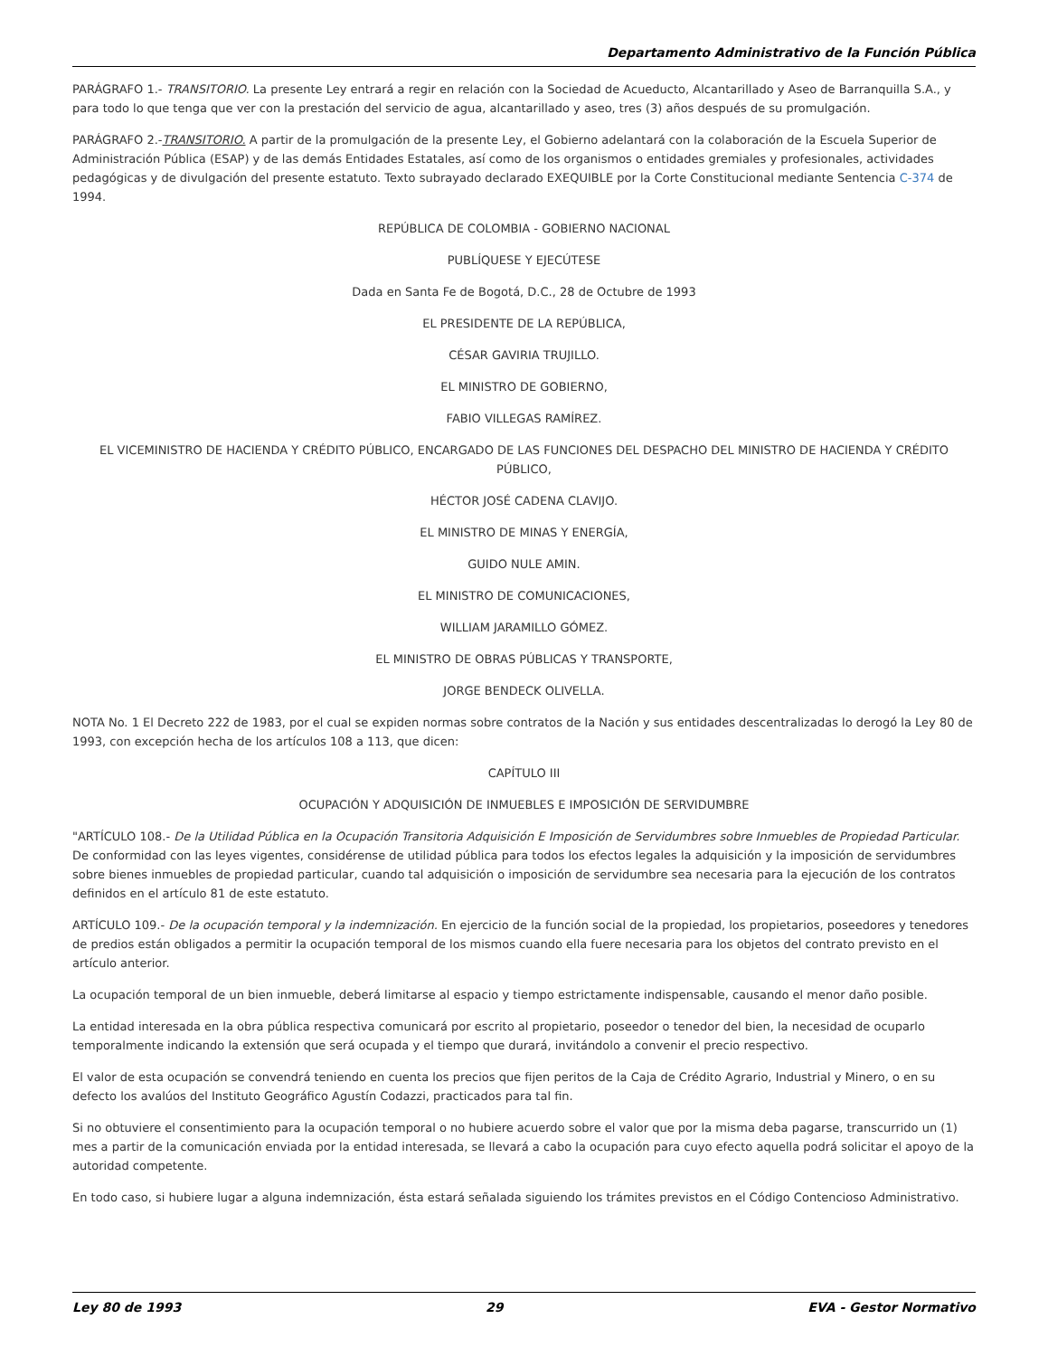Departamento Administrativo de la Función Pública
PARÁGRAFO 1.- TRANSITORIO. La presente Ley entrará a regir en relación con la Sociedad de Acueducto, Alcantarillado y Aseo de Barranquilla S.A., y para todo lo que tenga que ver con la prestación del servicio de agua, alcantarillado y aseo, tres (3) años después de su promulgación.
PARÁGRAFO 2.-TRANSITORIO. A partir de la promulgación de la presente Ley, el Gobierno adelantará con la colaboración de la Escuela Superior de Administración Pública (ESAP) y de las demás Entidades Estatales, así como de los organismos o entidades gremiales y profesionales, actividades pedagógicas y de divulgación del presente estatuto. Texto subrayado declarado EXEQUIBLE por la Corte Constitucional mediante Sentencia C-374 de 1994.
REPÚBLICA DE COLOMBIA - GOBIERNO NACIONAL
PUBLÍQUESE Y EJECÚTESE
Dada en Santa Fe de Bogotá, D.C., 28 de Octubre de 1993
EL PRESIDENTE DE LA REPÚBLICA,
CÉSAR GAVIRIA TRUJILLO.
EL MINISTRO DE GOBIERNO,
FABIO VILLEGAS RAMÍREZ.
EL VICEMINISTRO DE HACIENDA Y CRÉDITO PÚBLICO, ENCARGADO DE LAS FUNCIONES DEL DESPACHO DEL MINISTRO DE HACIENDA Y CRÉDITO PÚBLICO,
HÉCTOR JOSÉ CADENA CLAVIJO.
EL MINISTRO DE MINAS Y ENERGÍA,
GUIDO NULE AMIN.
EL MINISTRO DE COMUNICACIONES,
WILLIAM JARAMILLO GÓMEZ.
EL MINISTRO DE OBRAS PÚBLICAS Y TRANSPORTE,
JORGE BENDECK OLIVELLA.
NOTA No. 1 El Decreto 222 de 1983, por el cual se expiden normas sobre contratos de la Nación y sus entidades descentralizadas lo derogó la Ley 80 de 1993, con excepción hecha de los artículos 108 a 113, que dicen:
CAPÍTULO III
OCUPACIÓN Y ADQUISICIÓN DE INMUEBLES E IMPOSICIÓN DE SERVIDUMBRE
"ARTÍCULO 108.- De la Utilidad Pública en la Ocupación Transitoria Adquisición E Imposición de Servidumbres sobre Inmuebles de Propiedad Particular. De conformidad con las leyes vigentes, considérense de utilidad pública para todos los efectos legales la adquisición y la imposición de servidumbres sobre bienes inmuebles de propiedad particular, cuando tal adquisición o imposición de servidumbre sea necesaria para la ejecución de los contratos definidos en el artículo 81 de este estatuto.
ARTÍCULO 109.- De la ocupación temporal y la indemnización. En ejercicio de la función social de la propiedad, los propietarios, poseedores y tenedores de predios están obligados a permitir la ocupación temporal de los mismos cuando ella fuere necesaria para los objetos del contrato previsto en el artículo anterior.
La ocupación temporal de un bien inmueble, deberá limitarse al espacio y tiempo estrictamente indispensable, causando el menor daño posible.
La entidad interesada en la obra pública respectiva comunicará por escrito al propietario, poseedor o tenedor del bien, la necesidad de ocuparlo temporalmente indicando la extensión que será ocupada y el tiempo que durará, invitándolo a convenir el precio respectivo.
El valor de esta ocupación se convendrá teniendo en cuenta los precios que fijen peritos de la Caja de Crédito Agrario, Industrial y Minero, o en su defecto los avalúos del Instituto Geográfico Agustín Codazzi, practicados para tal fin.
Si no obtuviere el consentimiento para la ocupación temporal o no hubiere acuerdo sobre el valor que por la misma deba pagarse, transcurrido un (1) mes a partir de la comunicación enviada por la entidad interesada, se llevará a cabo la ocupación para cuyo efecto aquella podrá solicitar el apoyo de la autoridad competente.
En todo caso, si hubiere lugar a alguna indemnización, ésta estará señalada siguiendo los trámites previstos en el Código Contencioso Administrativo.
Ley 80 de 1993 29 EVA - Gestor Normativo